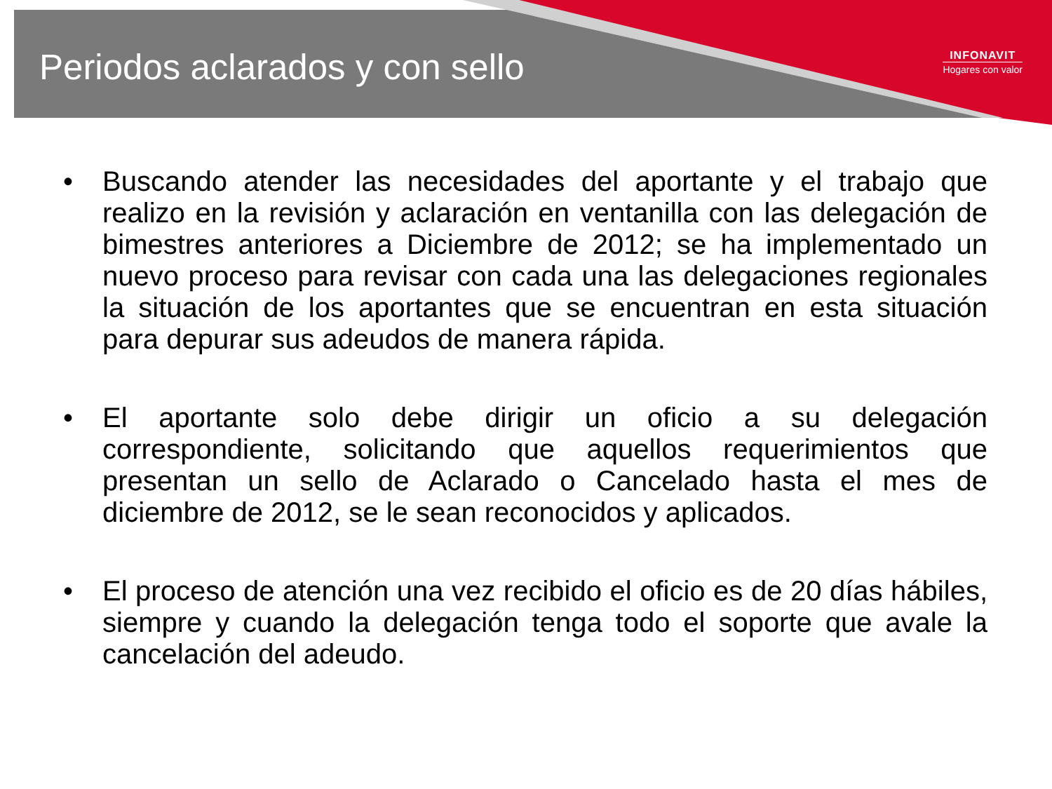Periodos aclarados y con sello
INFONAVIT
Hogares con valor
• Buscando atender las necesidades del aportante y el trabajo que realizo en la revisión y aclaración en ventanilla con las delegación de bimestres anteriores a Diciembre de 2012; se ha implementado un nuevo proceso para revisar con cada una las delegaciones regionales la situación de los aportantes que se encuentran en esta situación para depurar sus adeudos de manera rápida.
• El aportante solo debe dirigir un oficio a su delegación correspondiente, solicitando que aquellos requerimientos que presentan un sello de Aclarado o Cancelado hasta el mes de diciembre de 2012, se le sean reconocidos y aplicados.
• El proceso de atención una vez recibido el oficio es de 20 días hábiles, siempre y cuando la delegación tenga todo el soporte que avale la cancelación del adeudo.